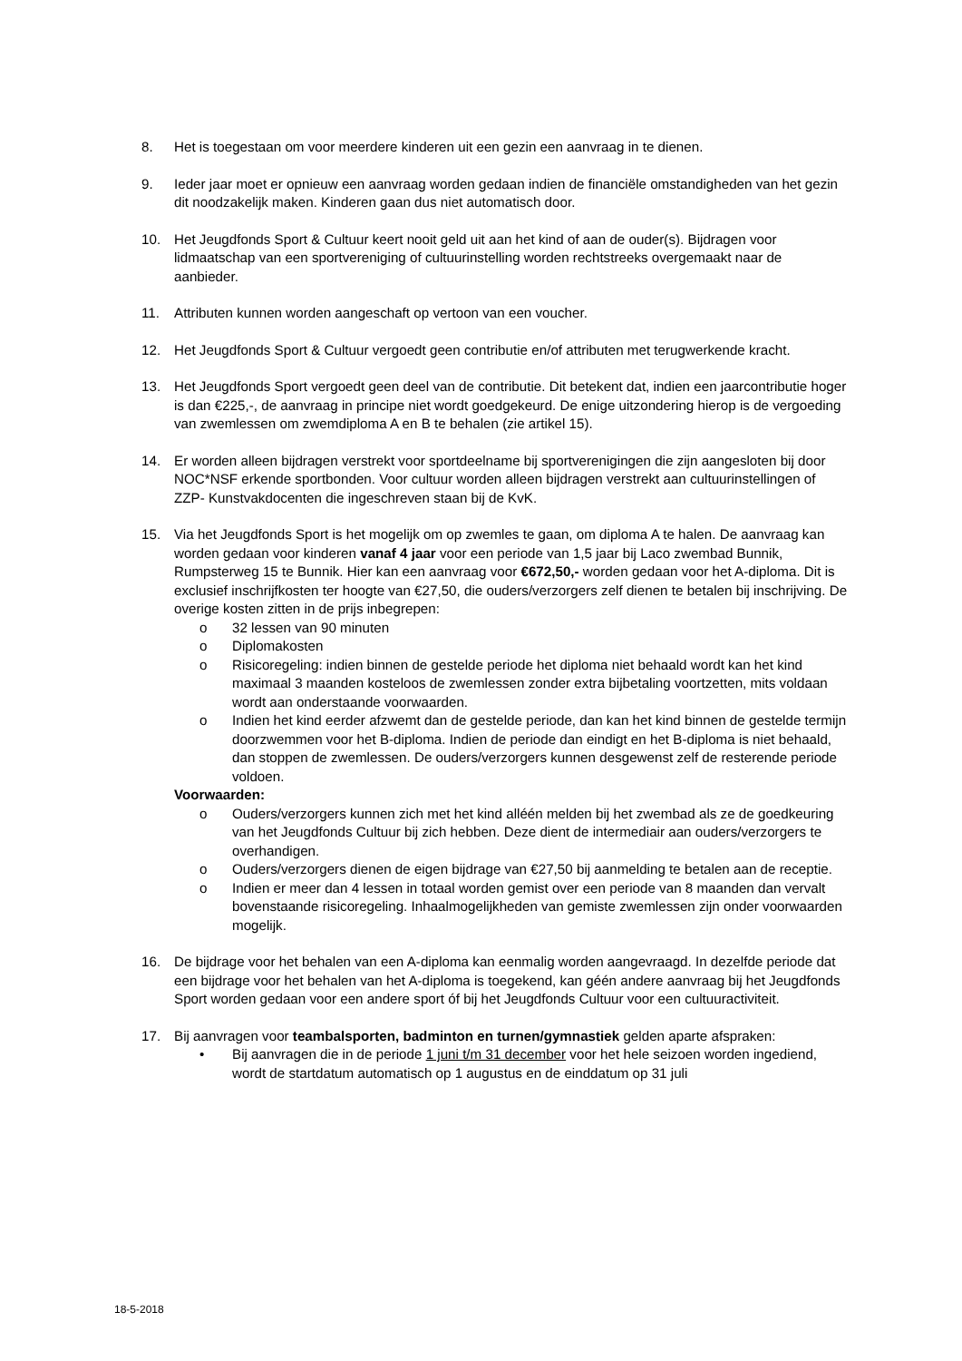8. Het is toegestaan om voor meerdere kinderen uit een gezin een aanvraag in te dienen.
9. Ieder jaar moet er opnieuw een aanvraag worden gedaan indien de financiële omstandigheden van het gezin dit noodzakelijk maken. Kinderen gaan dus niet automatisch door.
10. Het Jeugdfonds Sport & Cultuur keert nooit geld uit aan het kind of aan de ouder(s). Bijdragen voor lidmaatschap van een sportvereniging of cultuurinstelling worden rechtstreeks overgemaakt naar de aanbieder.
11. Attributen kunnen worden aangeschaft op vertoon van een voucher.
12. Het Jeugdfonds Sport & Cultuur vergoedt geen contributie en/of attributen met terugwerkende kracht.
13. Het Jeugdfonds Sport vergoedt geen deel van de contributie. Dit betekent dat, indien een jaarcontributie hoger is dan €225,-, de aanvraag in principe niet wordt goedgekeurd. De enige uitzondering hierop is de vergoeding van zwemlessen om zwemdiploma A en B te behalen (zie artikel 15).
14. Er worden alleen bijdragen verstrekt voor sportdeelname bij sportverenigingen die zijn aangesloten bij door NOC*NSF erkende sportbonden. Voor cultuur worden alleen bijdragen verstrekt aan cultuurinstellingen of ZZP- Kunstvakdocenten die ingeschreven staan bij de KvK.
15. Via het Jeugdfonds Sport is het mogelijk om op zwemles te gaan, om diploma A te halen. De aanvraag kan worden gedaan voor kinderen vanaf 4 jaar voor een periode van 1,5 jaar bij Laco zwembad Bunnik, Rumpsterweg 15 te Bunnik. Hier kan een aanvraag voor €672,50,- worden gedaan voor het A-diploma. Dit is exclusief inschrijfkosten ter hoogte van €27,50, die ouders/verzorgers zelf dienen te betalen bij inschrijving. De overige kosten zitten in de prijs inbegrepen:
o 32 lessen van 90 minuten
o Diplomakosten
o Risicoregeling: indien binnen de gestelde periode het diploma niet behaald wordt kan het kind maximaal 3 maanden kosteloos de zwemlessen zonder extra bijbetaling voortzetten, mits voldaan wordt aan onderstaande voorwaarden.
o Indien het kind eerder afzwemt dan de gestelde periode, dan kan het kind binnen de gestelde termijn doorzwemmen voor het B-diploma. Indien de periode dan eindigt en het B-diploma is niet behaald, dan stoppen de zwemlessen. De ouders/verzorgers kunnen desgewenst zelf de resterende periode voldoen.
Voorwaarden:
o Ouders/verzorgers kunnen zich met het kind alléén melden bij het zwembad als ze de goedkeuring van het Jeugdfonds Cultuur bij zich hebben. Deze dient de intermediair aan ouders/verzorgers te overhandigen.
o Ouders/verzorgers dienen de eigen bijdrage van €27,50 bij aanmelding te betalen aan de receptie.
o Indien er meer dan 4 lessen in totaal worden gemist over een periode van 8 maanden dan vervalt bovenstaande risicoregeling. Inhaalmogelijkheden van gemiste zwemlessen zijn onder voorwaarden mogelijk.
16. De bijdrage voor het behalen van een A-diploma kan eenmalig worden aangevraagd. In dezelfde periode dat een bijdrage voor het behalen van het A-diploma is toegekend, kan géén andere aanvraag bij het Jeugdfonds Sport worden gedaan voor een andere sport óf bij het Jeugdfonds Cultuur voor een cultuuractiviteit.
17. Bij aanvragen voor teambalsporten, badminton en turnen/gymnastiek gelden aparte afspraken:
• Bij aanvragen die in de periode 1 juni t/m 31 december voor het hele seizoen worden ingediend, wordt de startdatum automatisch op 1 augustus en de einddatum op 31 juli
18-5-2018